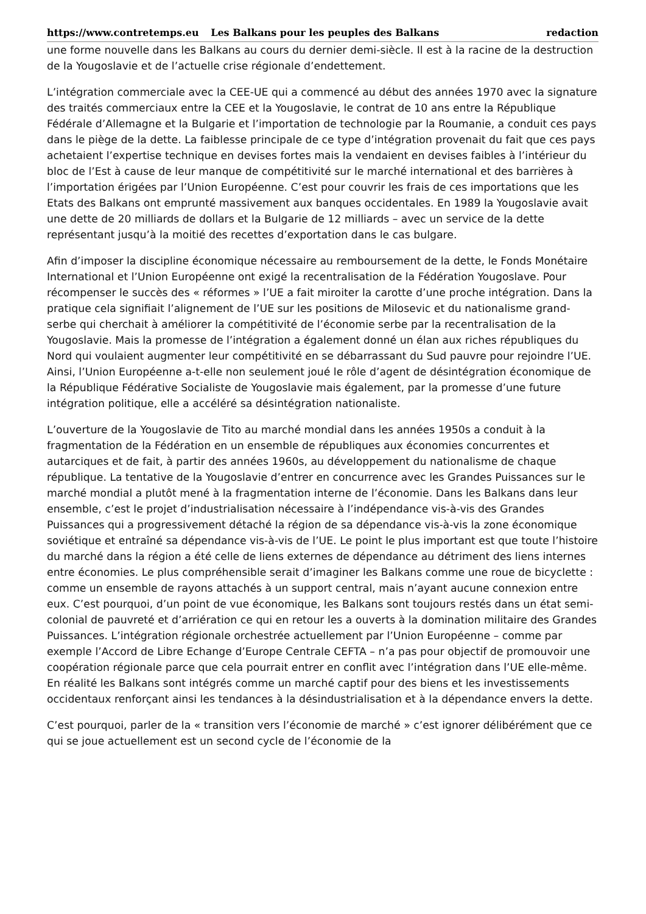https://www.contretemps.eu Les Balkans pour les peuples des Balkans redaction
une forme nouvelle dans les Balkans au cours du dernier demi-siècle. Il est à la racine de la destruction de la Yougoslavie et de l’actuelle crise régionale d’endettement.
L’intégration commerciale avec la CEE-UE qui a commencé au début des années 1970 avec la signature des traités commerciaux entre la CEE et la Yougoslavie, le contrat de 10 ans entre la République Fédérale d’Allemagne et la Bulgarie et l’importation de technologie par la Roumanie, a conduit ces pays dans le piège de la dette. La faiblesse principale de ce type d’intégration provenait du fait que ces pays achetaient l’expertise technique en devises fortes mais la vendaient en devises faibles à l’intérieur du bloc de l’Est à cause de leur manque de compétitivité sur le marché international et des barrières à l’importation érigées par l’Union Européenne. C’est pour couvrir les frais de ces importations que les Etats des Balkans ont emprunté massivement aux banques occidentales. En 1989 la Yougoslavie avait une dette de 20 milliards de dollars et la Bulgarie de 12 milliards – avec un service de la dette représentant jusqu’à la moitié des recettes d’exportation dans le cas bulgare.
Afin d’imposer la discipline économique nécessaire au remboursement de la dette, le Fonds Monétaire International et l’Union Européenne ont exigé la recentralisation de la Fédération Yougoslave. Pour récompenser le succès des « réformes » l’UE a fait miroiter la carotte d’une proche intégration. Dans la pratique cela signifiait l’alignement de l’UE sur les positions de Milosevic et du nationalisme grand-serbe qui cherchait à améliorer la compétitivité de l’économie serbe par la recentralisation de la Yougoslavie. Mais la promesse de l’intégration a également donné un élan aux riches républiques du Nord qui voulaient augmenter leur compétitivité en se débarrassant du Sud pauvre pour rejoindre l’UE. Ainsi, l’Union Européenne a-t-elle non seulement joué le rôle d’agent de désintégration économique de la République Fédérative Socialiste de Yougoslavie mais également, par la promesse d’une future intégration politique, elle a accéléré sa désintégration nationaliste.
L’ouverture de la Yougoslavie de Tito au marché mondial dans les années 1950s a conduit à la fragmentation de la Fédération en un ensemble de républiques aux économies concurrentes et autarciques et de fait, à partir des années 1960s, au développement du nationalisme de chaque république. La tentative de la Yougoslavie d’entrer en concurrence avec les Grandes Puissances sur le marché mondial a plutôt mené à la fragmentation interne de l’économie. Dans les Balkans dans leur ensemble, c’est le projet d’industrialisation nécessaire à l’indépendance vis-à-vis des Grandes Puissances qui a progressivement détaché la région de sa dépendance vis-à-vis la zone économique soviétique et entraîné sa dépendance vis-à-vis de l’UE. Le point le plus important est que toute l’histoire du marché dans la région a été celle de liens externes de dépendance au détriment des liens internes entre économies. Le plus compréhensible serait d’imaginer les Balkans comme une roue de bicyclette : comme un ensemble de rayons attachés à un support central, mais n’ayant aucune connexion entre eux. C’est pourquoi, d’un point de vue économique, les Balkans sont toujours restés dans un état semi-colonial de pauvreté et d’arriération ce qui en retour les a ouverts à la domination militaire des Grandes Puissances. L’intégration régionale orchestrée actuellement par l’Union Européenne – comme par exemple l’Accord de Libre Echange d’Europe Centrale CEFTA – n’a pas pour objectif de promouvoir une coopération régionale parce que cela pourrait entrer en conflit avec l’intégration dans l’UE elle-même. En réalité les Balkans sont intégrés comme un marché captif pour des biens et les investissements occidentaux renforçant ainsi les tendances à la désindustrialisation et à la dépendance envers la dette.
C’est pourquoi, parler de la « transition vers l’économie de marché » c’est ignorer délibérément que ce qui se joue actuellement est un second cycle de l’économie de la